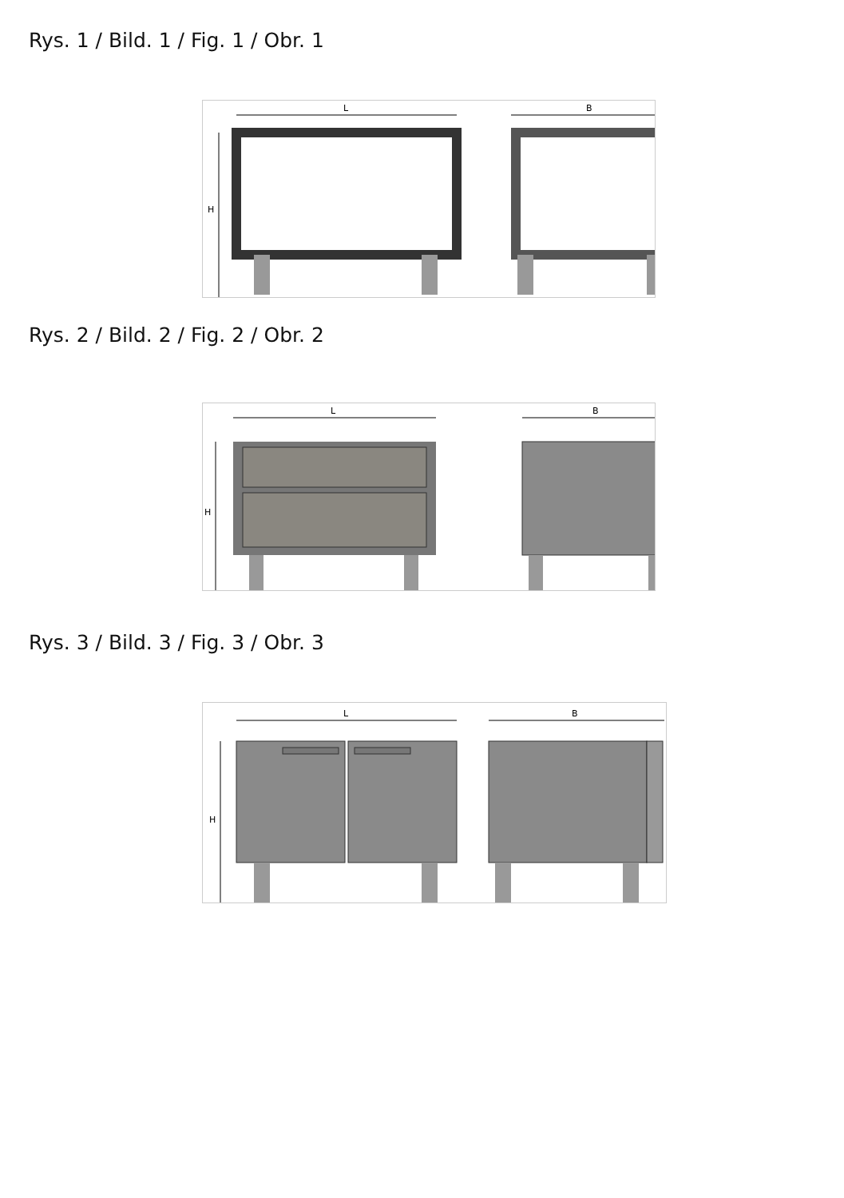Rys. 1 / Bild. 1 / Fig. 1 / Obr. 1
L
B
H
Rys. 2 / Bild. 2 / Fig. 2 / Obr. 2
L
B
H
Rys. 3 / Bild. 3 / Fig. 3 / Obr. 3
L
B
H